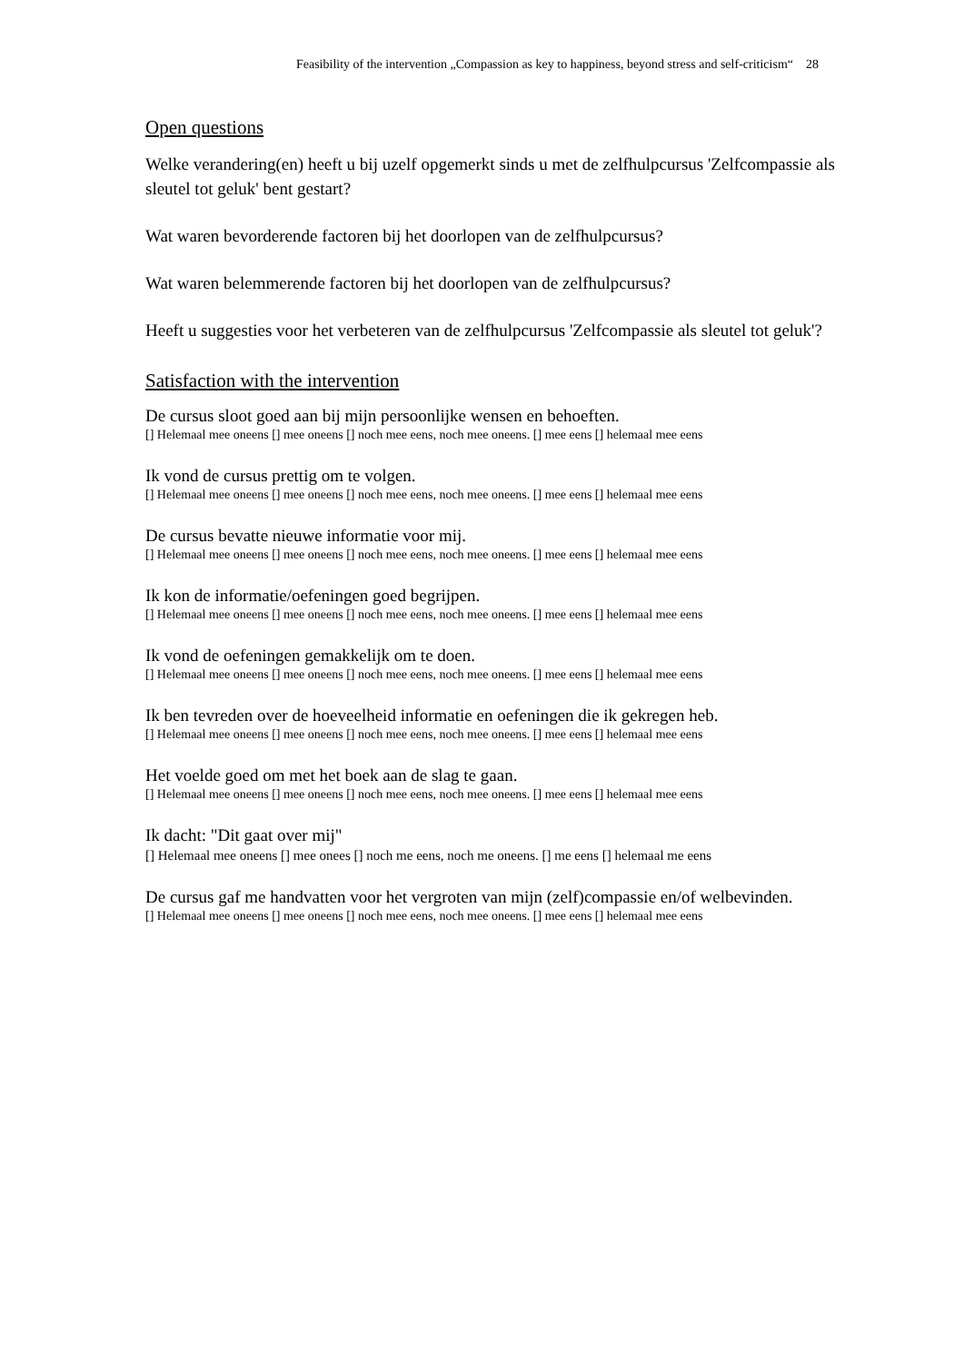Feasibility of the intervention „Compassion as key to happiness, beyond stress and self-criticism“ 28
Open questions
Welke verandering(en) heeft u bij uzelf opgemerkt sinds u met de zelfhulpcursus 'Zelfcompassie als sleutel tot geluk' bent gestart?
Wat waren bevorderende factoren bij het doorlopen van de zelfhulpcursus?
Wat waren belemmerende factoren bij het doorlopen van de zelfhulpcursus?
Heeft u suggesties voor het verbeteren van de zelfhulpcursus 'Zelfcompassie als sleutel tot geluk'?
Satisfaction with the intervention
De cursus sloot goed aan bij mijn persoonlijke wensen en behoeften.
[] Helemaal mee oneens [] mee oneens [] noch mee eens, noch mee oneens. [] mee eens [] helemaal mee eens
Ik vond de cursus prettig om te volgen.
[] Helemaal mee oneens [] mee oneens [] noch mee eens, noch mee oneens. [] mee eens [] helemaal mee eens
De cursus bevatte nieuwe informatie voor mij.
[] Helemaal mee oneens [] mee oneens [] noch mee eens, noch mee oneens. [] mee eens [] helemaal mee eens
Ik kon de informatie/oefeningen goed begrijpen.
[] Helemaal mee oneens [] mee oneens [] noch mee eens, noch mee oneens. [] mee eens [] helemaal mee eens
Ik vond de oefeningen gemakkelijk om te doen.
[] Helemaal mee oneens [] mee oneens [] noch mee eens, noch mee oneens. [] mee eens [] helemaal mee eens
Ik ben tevreden over de hoeveelheid informatie en oefeningen die ik gekregen heb.
[] Helemaal mee oneens [] mee oneens [] noch mee eens, noch mee oneens. [] mee eens [] helemaal mee eens
Het voelde goed om met het boek aan de slag te gaan.
[] Helemaal mee oneens [] mee oneens [] noch mee eens, noch mee oneens. [] mee eens [] helemaal mee eens
Ik dacht: "Dit gaat over mij"
[] Helemaal mee oneens [] mee onees [] noch me eens, noch me oneens. [] me eens [] helemaal me eens
De cursus gaf me handvatten voor het vergroten van mijn (zelf)compassie en/of welbevinden.
[] Helemaal mee oneens [] mee oneens [] noch mee eens, noch mee oneens. [] mee eens [] helemaal mee eens